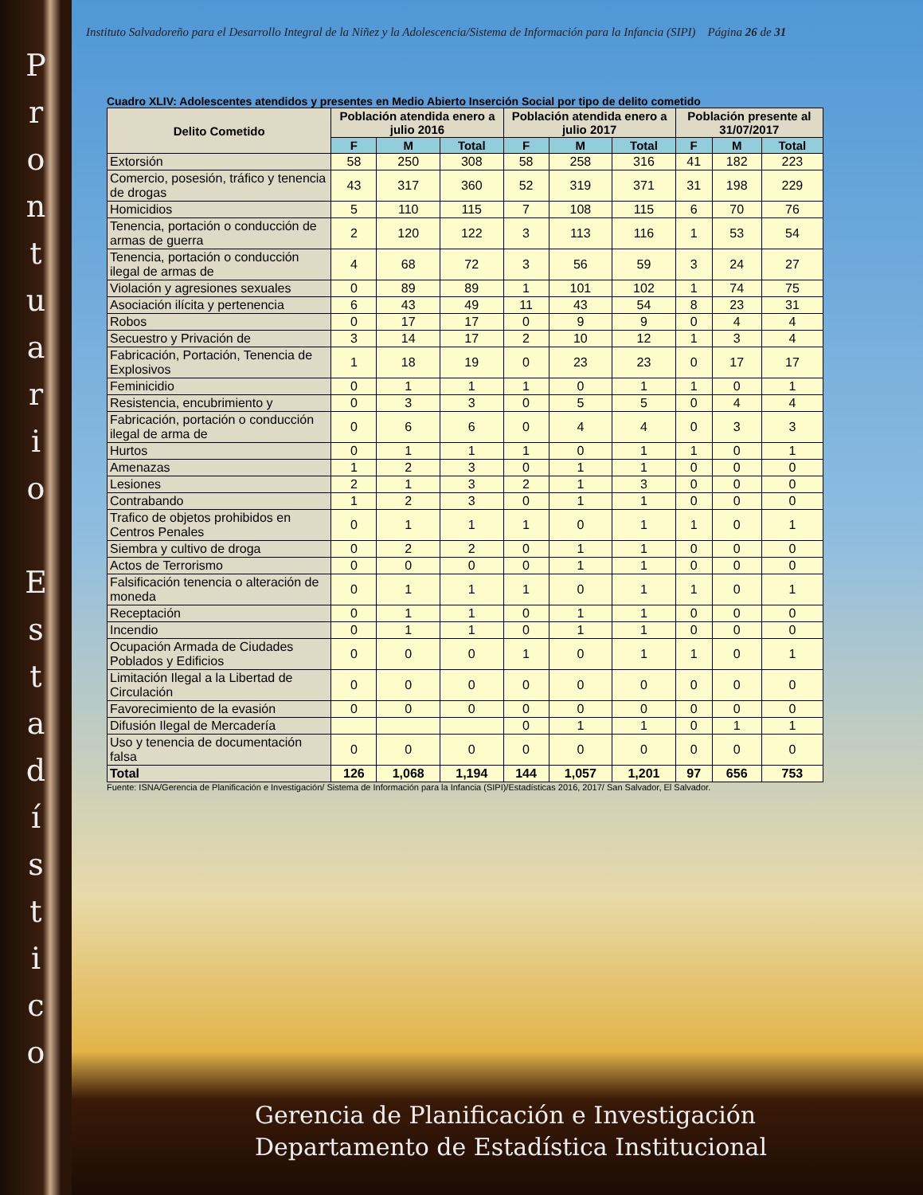P
r
o
n
t
u
a
r
i
o
E
s
t
a
d
í
s
t
i
c
o
Instituto Salvadoreño para el Desarrollo Integral de la Niñez y la Adolescencia/Sistema de Información para la Infancia (SIPI) Página 26 de 31
Cuadro XLIV: Adolescentes atendidos y presentes en Medio Abierto Inserción Social por tipo de delito cometido
| Delito Cometido | Población atendida enero a julio 2016 | | | Población atendida enero a julio 2017 | | | Población presente al 31/07/2017 | | |
| --- | --- | --- | --- | --- | --- | --- | --- | --- | --- |
| | F | M | Total | F | M | Total | F | M | Total |
| Extorsión | 58 | 250 | 308 | 58 | 258 | 316 | 41 | 182 | 223 |
| Comercio, posesión, tráfico y tenencia de drogas | 43 | 317 | 360 | 52 | 319 | 371 | 31 | 198 | 229 |
| Homicidios | 5 | 110 | 115 | 7 | 108 | 115 | 6 | 70 | 76 |
| Tenencia, portación o conducción de armas de guerra | 2 | 120 | 122 | 3 | 113 | 116 | 1 | 53 | 54 |
| Tenencia, portación o conducción ilegal de armas de | 4 | 68 | 72 | 3 | 56 | 59 | 3 | 24 | 27 |
| Violación y agresiones sexuales | 0 | 89 | 89 | 1 | 101 | 102 | 1 | 74 | 75 |
| Asociación ilícita y pertenencia | 6 | 43 | 49 | 11 | 43 | 54 | 8 | 23 | 31 |
| Robos | 0 | 17 | 17 | 0 | 9 | 9 | 0 | 4 | 4 |
| Secuestro y Privación de | 3 | 14 | 17 | 2 | 10 | 12 | 1 | 3 | 4 |
| Fabricación, Portación, Tenencia de Explosivos | 1 | 18 | 19 | 0 | 23 | 23 | 0 | 17 | 17 |
| Feminicidio | 0 | 1 | 1 | 1 | 0 | 1 | 1 | 0 | 1 |
| Resistencia, encubrimiento y | 0 | 3 | 3 | 0 | 5 | 5 | 0 | 4 | 4 |
| Fabricación, portación o conducción ilegal de arma de | 0 | 6 | 6 | 0 | 4 | 4 | 0 | 3 | 3 |
| Hurtos | 0 | 1 | 1 | 1 | 0 | 1 | 1 | 0 | 1 |
| Amenazas | 1 | 2 | 3 | 0 | 1 | 1 | 0 | 0 | 0 |
| Lesiones | 2 | 1 | 3 | 2 | 1 | 3 | 0 | 0 | 0 |
| Contrabando | 1 | 2 | 3 | 0 | 1 | 1 | 0 | 0 | 0 |
| Trafico de objetos prohibidos en Centros Penales | 0 | 1 | 1 | 1 | 0 | 1 | 1 | 0 | 1 |
| Siembra y cultivo de droga | 0 | 2 | 2 | 0 | 1 | 1 | 0 | 0 | 0 |
| Actos de Terrorismo | 0 | 0 | 0 | 0 | 1 | 1 | 0 | 0 | 0 |
| Falsificación tenencia o alteración de moneda | 0 | 1 | 1 | 1 | 0 | 1 | 1 | 0 | 1 |
| Receptación | 0 | 1 | 1 | 0 | 1 | 1 | 0 | 0 | 0 |
| Incendio | 0 | 1 | 1 | 0 | 1 | 1 | 0 | 0 | 0 |
| Ocupación Armada de Ciudades Poblados y Edificios | 0 | 0 | 0 | 1 | 0 | 1 | 1 | 0 | 1 |
| Limitación Ilegal a la Libertad de Circulación | 0 | 0 | 0 | 0 | 0 | 0 | 0 | 0 | 0 |
| Favorecimiento de la evasión | 0 | 0 | 0 | 0 | 0 | 0 | 0 | 0 | 0 |
| Difusión Ilegal de Mercadería | | | | 0 | 1 | 1 | 0 | 1 | 1 |
| Uso y tenencia de documentación falsa | 0 | 0 | 0 | 0 | 0 | 0 | 0 | 0 | 0 |
| Total | 126 | 1,068 | 1,194 | 144 | 1,057 | 1,201 | 97 | 656 | 753 |
Fuente: ISNA/Gerencia de Planificación e Investigación/ Sistema de Información para la Infancia (SIPI)/Estadísticas 2016, 2017/ San Salvador, El Salvador.
Gerencia de Planificación e Investigación
Departamento de Estadística Institucional